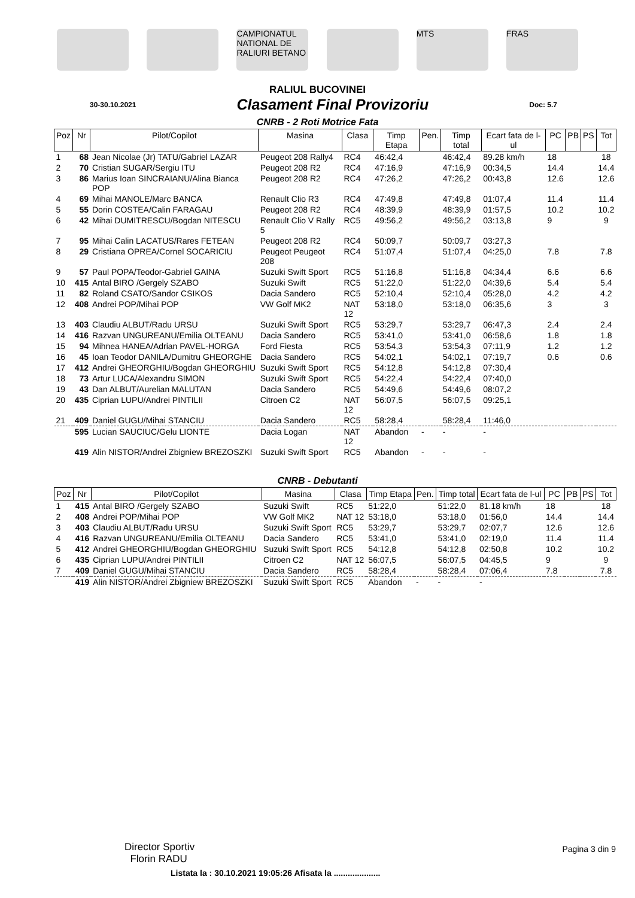CAMPIONATUL NATIONAL DE RALIURI BETANO
MTS FRAS
RALIUL BUCOVINEI
30-30.10.2021
Clasament Final Provizoriu
Doc: 5.7
CNRB - 2 Roti Motrice Fata
| Poz | Nr | Pilot/Copilot | Masina | Clasa | Timp Etapa | Pen. | Timp total | Ecart fata de l-ul | PC | PB | PS | Tot |
| --- | --- | --- | --- | --- | --- | --- | --- | --- | --- | --- | --- | --- |
| 1 | 68 | Jean Nicolae (Jr) TATU/Gabriel LAZAR | Peugeot 208 Rally4 | RC4 | 46:42,4 | | 46:42,4 | 89.28 km/h | 18 | | | 18 |
| 2 | 70 | Cristian SUGAR/Sergiu ITU | Peugeot 208 R2 | RC4 | 47:16,9 | | 47:16,9 | 00:34,5 | 14.4 | | | 14.4 |
| 3 | 86 | Marius Ioan SINCRAIANU/Alina Bianca POP | Peugeot 208 R2 | RC4 | 47:26,2 | | 47:26,2 | 00:43,8 | 12.6 | | | 12.6 |
| 4 | 69 | Mihai MANOLE/Marc BANCA | Renault Clio R3 | RC4 | 47:49,8 | | 47:49,8 | 01:07,4 | 11.4 | | | 11.4 |
| 5 | 55 | Dorin COSTEA/Calin FARAGAU | Peugeot 208 R2 | RC4 | 48:39,9 | | 48:39,9 | 01:57,5 | 10.2 | | | 10.2 |
| 6 | 42 | Mihai DUMITRESCU/Bogdan NITESCU | Renault Clio V Rally 5 | RC5 | 49:56,2 | | 49:56,2 | 03:13,8 | 9 | | | 9 |
| 7 | 95 | Mihai Calin LACATUS/Rares FETEAN | Peugeot 208 R2 | RC4 | 50:09,7 | | 50:09,7 | 03:27,3 | | | | |
| 8 | 29 | Cristiana OPREA/Cornel SOCARICIU | Peugeot Peugeot 208 | RC4 | 51:07,4 | | 51:07,4 | 04:25,0 | 7.8 | | | 7.8 |
| 9 | 57 | Paul POPA/Teodor-Gabriel GAINA | Suzuki Swift Sport | RC5 | 51:16,8 | | 51:16,8 | 04:34,4 | 6.6 | | | 6.6 |
| 10 | 415 | Antal BIRO /Gergely SZABO | Suzuki Swift | RC5 | 51:22,0 | | 51:22,0 | 04:39,6 | 5.4 | | | 5.4 |
| 11 | 82 | Roland CSATO/Sandor CSIKOS | Dacia Sandero | RC5 | 52:10,4 | | 52:10,4 | 05:28,0 | 4.2 | | | 4.2 |
| 12 | 408 | Andrei POP/Mihai POP | VW Golf MK2 | NAT 12 | 53:18,0 | | 53:18,0 | 06:35,6 | 3 | | | 3 |
| 13 | 403 | Claudiu ALBUT/Radu URSU | Suzuki Swift Sport | RC5 | 53:29,7 | | 53:29,7 | 06:47,3 | 2.4 | | | 2.4 |
| 14 | 416 | Razvan UNGUREANU/Emilia OLTEANU | Dacia Sandero | RC5 | 53:41,0 | | 53:41,0 | 06:58,6 | 1.8 | | | 1.8 |
| 15 | 94 | Mihnea HANEA/Adrian PAVEL-HORGA | Ford Fiesta | RC5 | 53:54,3 | | 53:54,3 | 07:11,9 | 1.2 | | | 1.2 |
| 16 | 45 | Ioan Teodor DANILA/Dumitru GHEORGHE | Dacia Sandero | RC5 | 54:02,1 | | 54:02,1 | 07:19,7 | 0.6 | | | 0.6 |
| 17 | 412 | Andrei GHEORGHIU/Bogdan GHEORGHIU | Suzuki Swift Sport | RC5 | 54:12,8 | | 54:12,8 | 07:30,4 | | | | |
| 18 | 73 | Artur LUCA/Alexandru SIMON | Suzuki Swift Sport | RC5 | 54:22,4 | | 54:22,4 | 07:40,0 | | | | |
| 19 | 43 | Dan ALBUT/Aurelian MALUTAN | Dacia Sandero | RC5 | 54:49,6 | | 54:49,6 | 08:07,2 | | | | |
| 20 | 435 | Ciprian LUPU/Andrei PINTILII | Citroen C2 | NAT 12 | 56:07,5 | | 56:07,5 | 09:25,1 | | | | |
| 21 | 409 | Daniel GUGU/Mihai STANCIU | Dacia Sandero | RC5 | 58:28,4 | | 58:28,4 | 11:46,0 | | | | |
| | 595 | Lucian SAUCIUC/Gelu LIONTE | Dacia Logan | NAT 12 | Abandon | - | - | - | | | | |
| | 419 | Alin NISTOR/Andrei Zbigniew BREZOSZKI | Suzuki Swift Sport | RC5 | Abandon | - | - | - | | | | |
CNRB - Debutanti
| Poz | Nr | Pilot/Copilot | Masina | Clasa | Timp Etapa | Pen. | Timp total | Ecart fata de l-ul | PC | PB | PS | Tot |
| --- | --- | --- | --- | --- | --- | --- | --- | --- | --- | --- | --- | --- |
| 1 | 415 | Antal BIRO /Gergely SZABO | Suzuki Swift | RC5 | 51:22,0 | | 51:22,0 | 81.18 km/h | 18 | | | 18 |
| 2 | 408 | Andrei POP/Mihai POP | VW Golf MK2 | NAT 12 | 53:18,0 | | 53:18,0 | 01:56,0 | 14.4 | | | 14.4 |
| 3 | 403 | Claudiu ALBUT/Radu URSU | Suzuki Swift Sport | RC5 | 53:29,7 | | 53:29,7 | 02:07,7 | 12.6 | | | 12.6 |
| 4 | 416 | Razvan UNGUREANU/Emilia OLTEANU | Dacia Sandero | RC5 | 53:41,0 | | 53:41,0 | 02:19,0 | 11.4 | | | 11.4 |
| 5 | 412 | Andrei GHEORGHIU/Bogdan GHEORGHIU | Suzuki Swift Sport | RC5 | 54:12,8 | | 54:12,8 | 02:50,8 | 10.2 | | | 10.2 |
| 6 | 435 | Ciprian LUPU/Andrei PINTILII | Citroen C2 | NAT 12 | 56:07,5 | | 56:07,5 | 04:45,5 | 9 | | | 9 |
| 7 | 409 | Daniel GUGU/Mihai STANCIU | Dacia Sandero | RC5 | 58:28,4 | | 58:28,4 | 07:06,4 | 7.8 | | | 7.8 |
| | 419 | Alin NISTOR/Andrei Zbigniew BREZOSZKI | Suzuki Swift Sport | RC5 | Abandon | - | - | - | | | | |
Director Sportiv
Florin RADU
Pagina 3 din 9
Listata la : 30.10.2021 19:05:26 Afisata la ....................